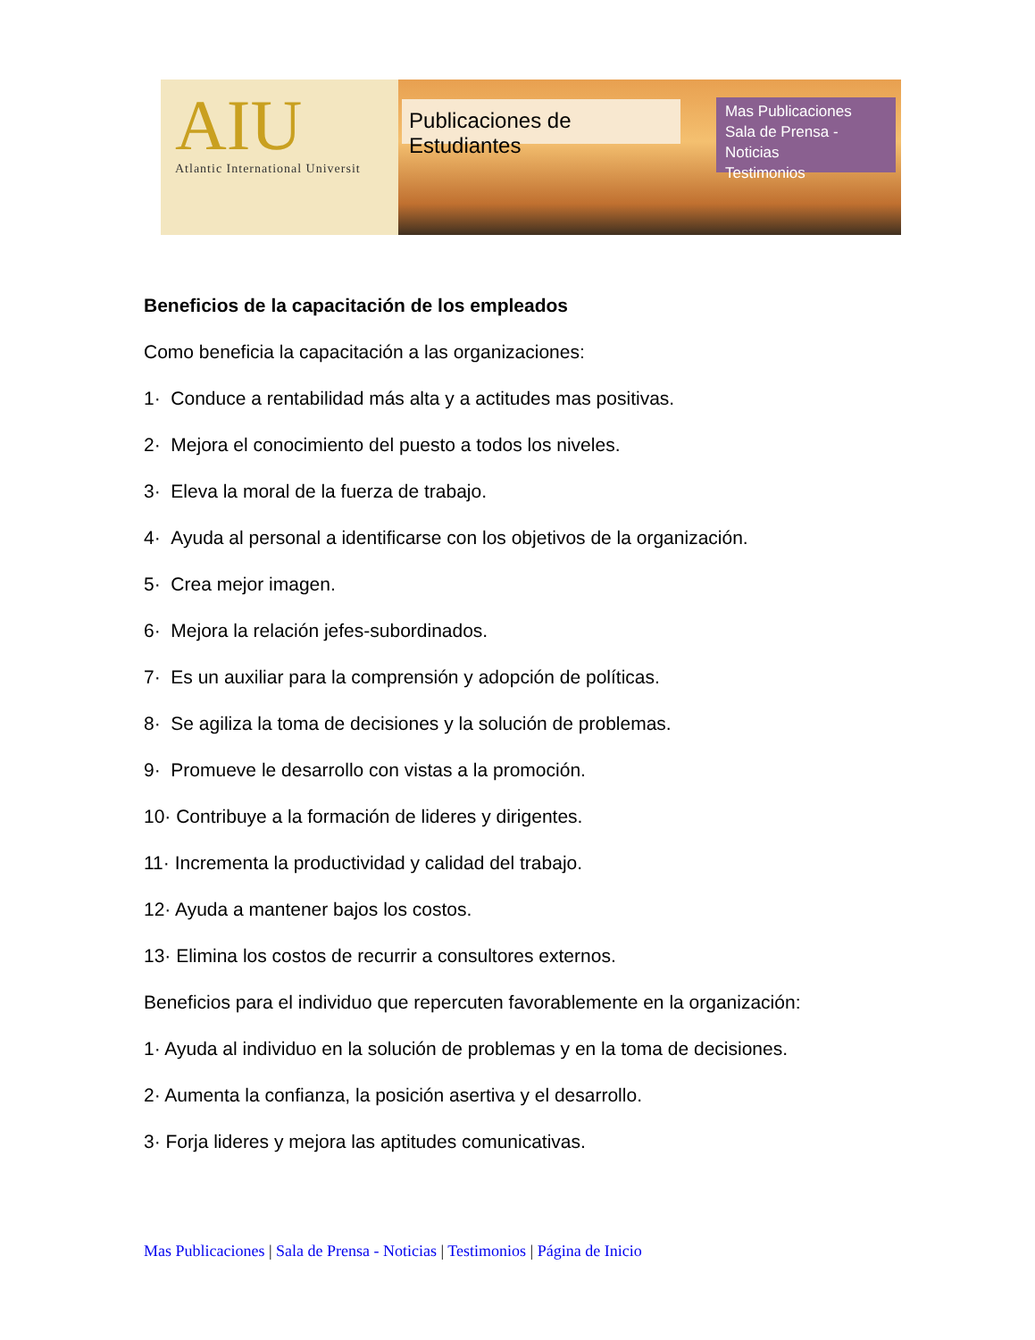AIU
Atlantic International Universit
Publicaciones de Estudiantes
Mas Publicaciones
Sala de Prensa - Noticias
Testimonios
Beneficios de la capacitación de los empleados
Como beneficia la capacitación a las organizaciones:
1· Conduce a rentabilidad más alta y a actitudes mas positivas.
2· Mejora el conocimiento del puesto a todos los niveles.
3· Eleva la moral de la fuerza de trabajo.
4· Ayuda al personal a identificarse con los objetivos de la organización.
5· Crea mejor imagen.
6· Mejora la relación jefes-subordinados.
7· Es un auxiliar para la comprensión y adopción de políticas.
8· Se agiliza la toma de decisiones y la solución de problemas.
9· Promueve le desarrollo con vistas a la promoción.
10· Contribuye a la formación de lideres y dirigentes.
11· Incrementa la productividad y calidad del trabajo.
12· Ayuda a mantener bajos los costos.
13· Elimina los costos de recurrir a consultores externos.
Beneficios para el individuo que repercuten favorablemente en la organización:
1· Ayuda al individuo en la solución de problemas y en la toma de decisiones.
2· Aumenta la confianza, la posición asertiva y el desarrollo.
3· Forja lideres y mejora las aptitudes comunicativas.
Mas Publicaciones | Sala de Prensa - Noticias | Testimonios | Página de Inicio